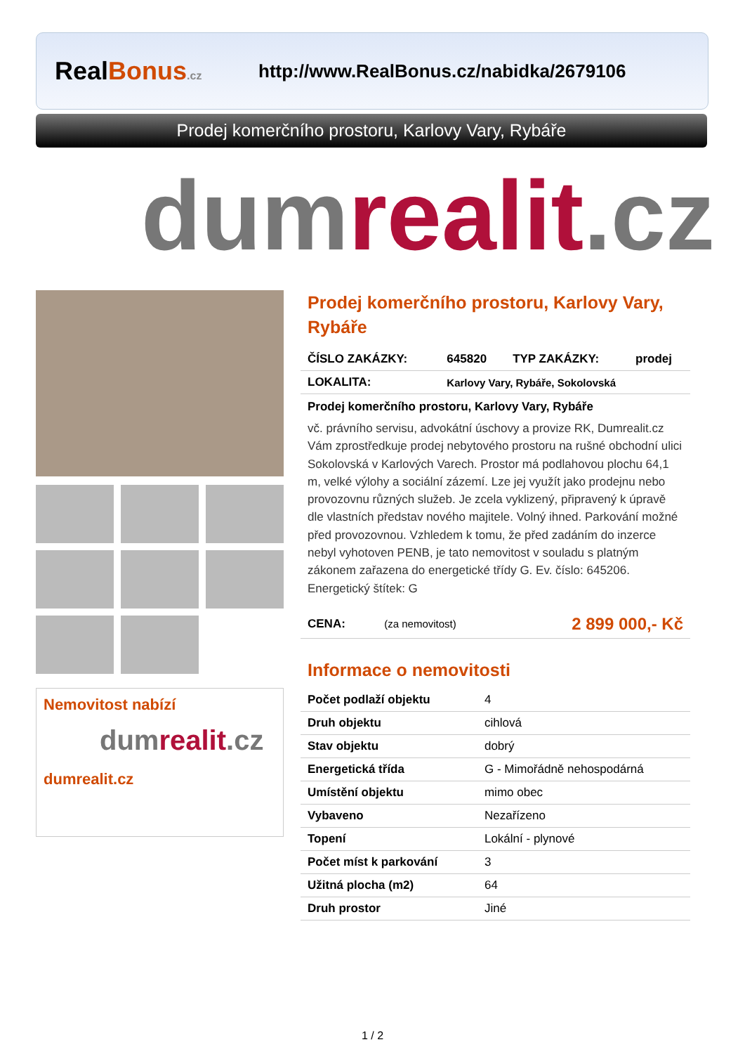RealBonus.cz
http://www.RealBonus.cz/nabidka/2679106
Prodej komerčního prostoru, Karlovy Vary, Rybáře
dumrealit.cz
Nemovitost nabízí
dumrealit.cz
dumrealit.cz
Prodej komerčního prostoru, Karlovy Vary, Rybáře
| ČÍSLO ZAKÁZKY: | 645820 | TYP ZAKÁZKY: | prodej |
| LOKALITA: | Karlovy Vary, Rybáře, Sokolovská | | |
Prodej komerčního prostoru, Karlovy Vary, Rybáře
vč. právního servisu, advokátní úschovy a provize RK, Dumrealit.cz Vám zprostředkuje prodej nebytového prostoru na rušné obchodní ulici Sokolovská v Karlových Varech. Prostor má podlahovou plochu 64,1 m, velké výlohy a sociální zázemí. Lze jej využít jako prodejnu nebo provozovnu různých služeb. Je zcela vyklizený, připravený k úpravě dle vlastních představ nového majitele. Volný ihned. Parkování možné před provozovnou. Vzhledem k tomu, že před zadáním do inzerce nebyl vyhotoven PENB, je tato nemovitost v souladu s platným zákonem zařazena do energetické třídy G. Ev. číslo: 645206. Energetický štítek: G
| CENA: | (za nemovitost) | 2 899 000,- Kč |
Informace o nemovitosti
| Počet podlaží objektu | 4 |
| Druh objektu | cihlová |
| Stav objektu | dobrý |
| Energetická třída | G - Mimořádně nehospodárná |
| Umístění objektu | mimo obec |
| Vybaveno | Nezařízeno |
| Topení | Lokální - plynové |
| Počet míst k parkování | 3 |
| Užitná plocha (m2) | 64 |
| Druh prostor | Jiné |
1 / 2